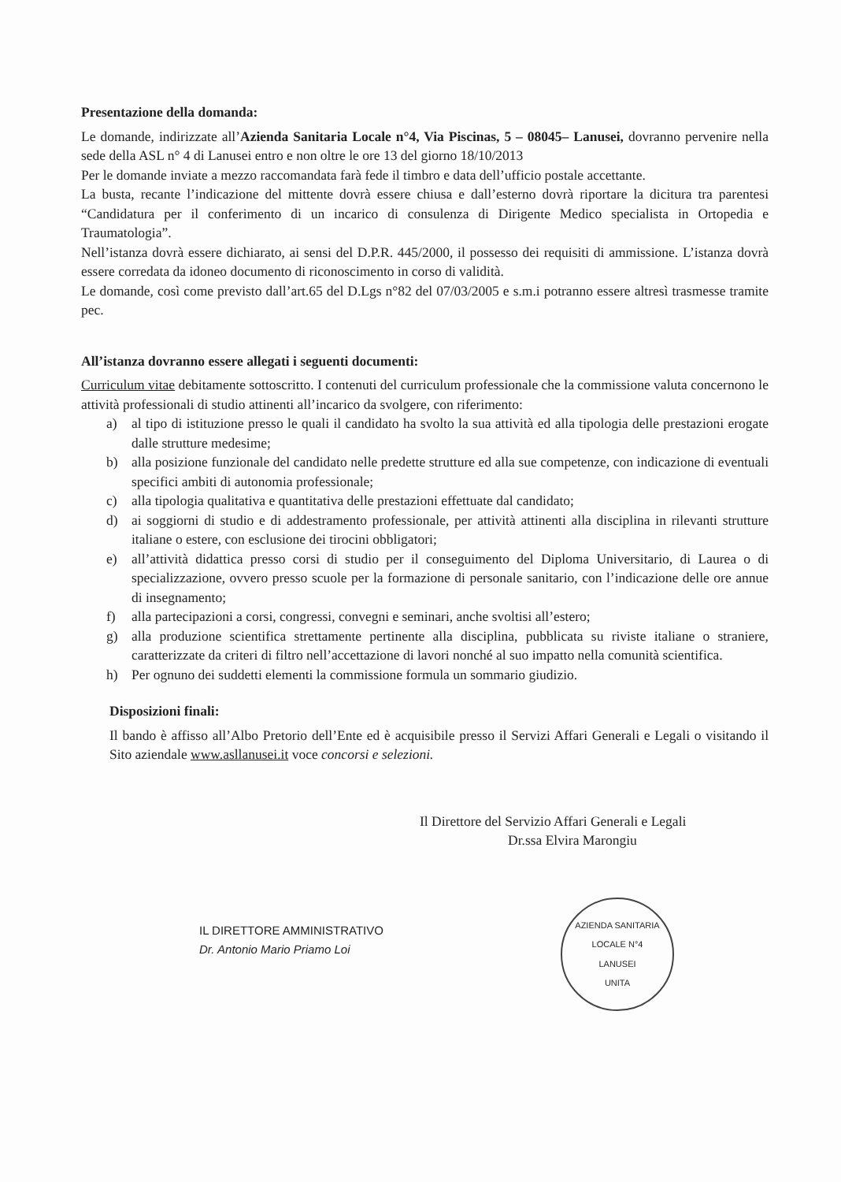Presentazione della domanda:
Le domande, indirizzate all’Azienda Sanitaria Locale n°4, Via Piscinas, 5 – 08045– Lanusei, dovranno pervenire nella sede della ASL n° 4 di Lanusei entro e non oltre le ore 13 del giorno 18/10/2013
Per le domande inviate a mezzo raccomandata farà fede il timbro e data dell’ufficio postale accettante.
La busta, recante l’indicazione del mittente dovrà essere chiusa e dall’esterno dovrà riportare la dicitura tra parentesi “Candidatura per il conferimento di un incarico di consulenza di Dirigente Medico specialista in Ortopedia e Traumatologia”.
Nell’istanza dovrà essere dichiarato, ai sensi del D.P.R. 445/2000, il possesso dei requisiti di ammissione. L’istanza dovrà essere corredata da idoneo documento di riconoscimento in corso di validità.
Le domande, così come previsto dall’art.65 del D.Lgs n°82 del 07/03/2005 e s.m.i potranno essere altresì trasmesse tramite pec.
All’istanza dovranno essere allegati i seguenti documenti:
Curriculum vitae debitamente sottoscritto. I contenuti del curriculum professionale che la commissione valuta concernono le attività professionali di studio attinenti all’incarico da svolgere, con riferimento:
a) al tipo di istituzione presso le quali il candidato ha svolto la sua attività ed alla tipologia delle prestazioni erogate dalle strutture medesime;
b) alla posizione funzionale del candidato nelle predette strutture ed alla sue competenze, con indicazione di eventuali specifici ambiti di autonomia professionale;
c) alla tipologia qualitativa e quantitativa delle prestazioni effettuate dal candidato;
d) ai soggiorni di studio e di addestramento professionale, per attività attinenti alla disciplina in rilevanti strutture italiane o estere, con esclusione dei tirocini obbligatori;
e) all’attività didattica presso corsi di studio per il conseguimento del Diploma Universitario, di Laurea o di specializzazione, ovvero presso scuole per la formazione di personale sanitario, con l’indicazione delle ore annue di insegnamento;
f) alla partecipazioni a corsi, congressi, convegni e seminari, anche svoltisi all’estero;
g) alla produzione scientifica strettamente pertinente alla disciplina, pubblicata su riviste italiane o straniere, caratterizzate da criteri di filtro nell’accettazione di lavori nonché al suo impatto nella comunità scientifica.
h) Per ognuno dei suddetti elementi la commissione formula un sommario giudizio.
Disposizioni finali:
Il bando è affisso all’Albo Pretorio dell’Ente ed è acquisibile presso il Servizi Affari Generali e Legali o visitando il Sito aziendale www.asllanusei.it voce concorsi e selezioni.
Il Direttore del Servizio Affari Generali e Legali
Dr.ssa Elvira Marongiu
IL DIRETTORE AMMINISTRATIVO
Dr. Antonio Mario Priamo Loi
AZIENDA SANITARIA LOCALE N°4
LANUSEI
UNITA